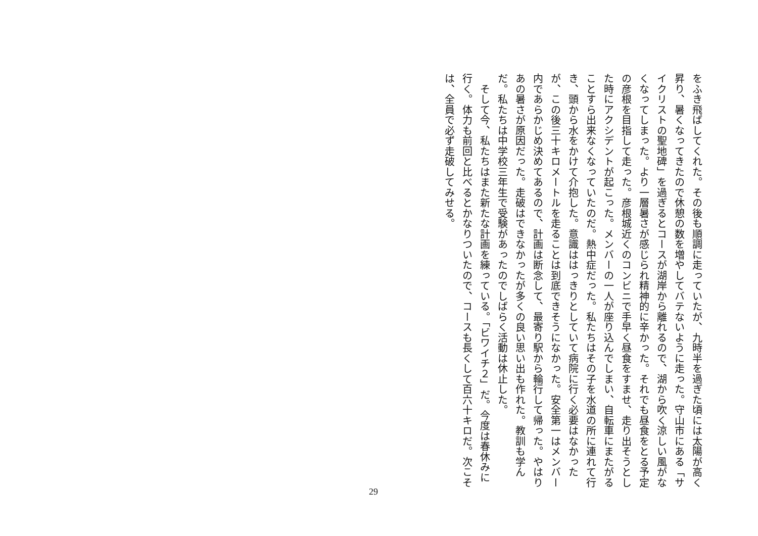をふき飛ばしてくれた。その後も順調に走っていたが、九時半を過ぎた頃には太陽が高く昇り、暑くなってきたので休憩の数を増やしてバテないように走った。守山市にある「サイクリストの聖地碑」を過ぎるとコースが湖岸から離れるので、湖から吹く涼しい風がなくなってしまった。より一層暑さが感じられ精神的に辛かった。それでも昼食をとる予定の彦根を目指して走った。彦根城近くのコンビニで手早く昼食をすませ、走り出そうとした時にアクシデントが起こった。メンバーの一人が座り込んでしまい、自転車にまたがることすら出来なくなっていたのだ。熱中症だった。私たちはその子を水道の所に連れて行き、頭から水をかけて介抱した。意識ははっきりとしていて病院に行く必要はなかったが、この後三十キロメートルを走ることは到底できそうになかった。安全第一はメンバー内であらかじめ決めてあるので、計画は断念して、最寄り駅から輪行して帰った。やはりあの暑さが原因だった。走破はできなかったが多くの良い思い出も作れた。教訓も学んだ。私たちは中学校三年生で受験があったのでしばらく活動は休止した。
　そして今、私たちはまた新たな計画を練っている。「ビワイチ２」だ。今度は春休みに行く。体力も前回と比べるとかなりついたので、コースも長くして百六十キロだ。次こそは、全員で必ず走破してみせる。
29